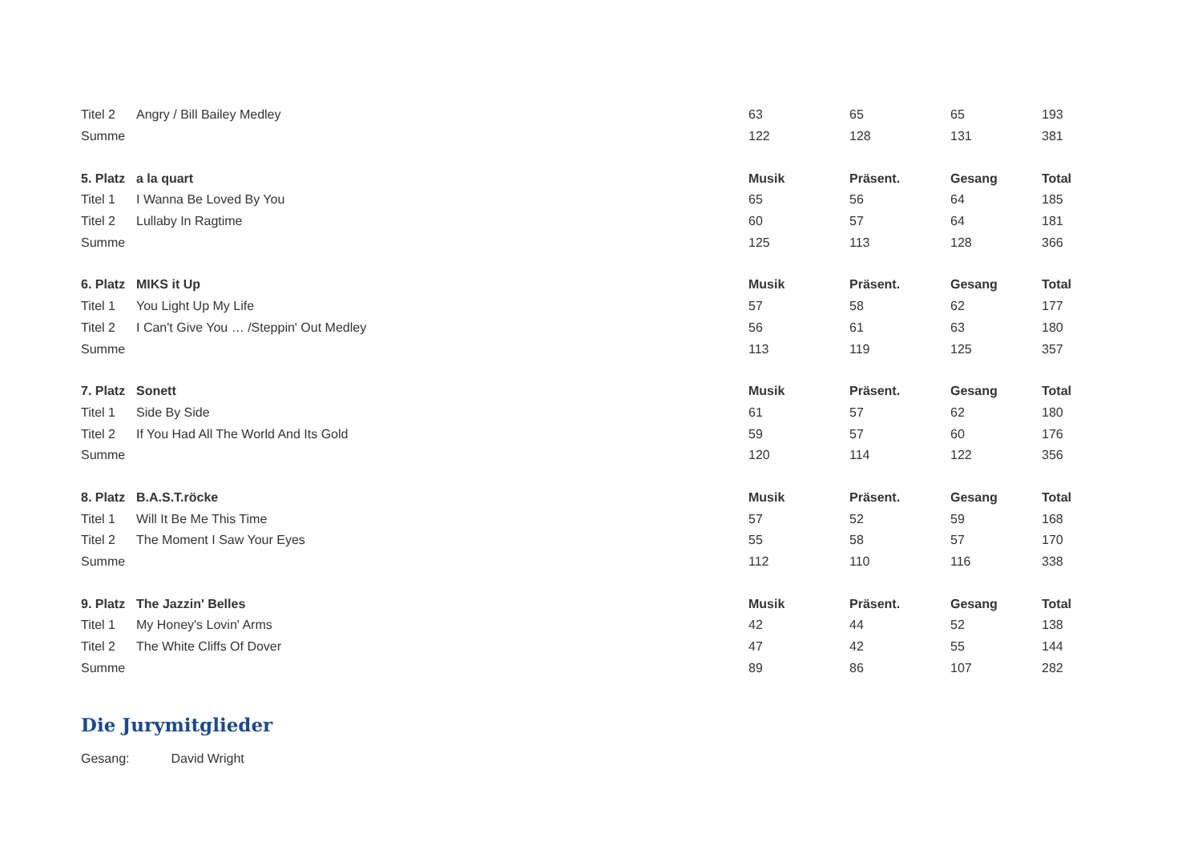| Titel 2 | Angry / Bill Bailey Medley | 63 | 65 | 65 | 193 |
| Summe | | 122 | 128 | 131 | 381 |
| 5. Platz | a la quart | Musik | Präsent. | Gesang | Total |
| Titel 1 | I Wanna Be Loved By You | 65 | 56 | 64 | 185 |
| Titel 2 | Lullaby In Ragtime | 60 | 57 | 64 | 181 |
| Summe | | 125 | 113 | 128 | 366 |
| 6. Platz | MIKS it Up | Musik | Präsent. | Gesang | Total |
| Titel 1 | You Light Up My Life | 57 | 58 | 62 | 177 |
| Titel 2 | I Can't Give You … /Steppin' Out Medley | 56 | 61 | 63 | 180 |
| Summe | | 113 | 119 | 125 | 357 |
| 7. Platz | Sonett | Musik | Präsent. | Gesang | Total |
| Titel 1 | Side By Side | 61 | 57 | 62 | 180 |
| Titel 2 | If You Had All The World And Its Gold | 59 | 57 | 60 | 176 |
| Summe | | 120 | 114 | 122 | 356 |
| 8. Platz | B.A.S.T.röcke | Musik | Präsent. | Gesang | Total |
| Titel 1 | Will It Be Me This Time | 57 | 52 | 59 | 168 |
| Titel 2 | The Moment I Saw Your Eyes | 55 | 58 | 57 | 170 |
| Summe | | 112 | 110 | 116 | 338 |
| 9. Platz | The Jazzin' Belles | Musik | Präsent. | Gesang | Total |
| Titel 1 | My Honey's Lovin' Arms | 42 | 44 | 52 | 138 |
| Titel 2 | The White Cliffs Of Dover | 47 | 42 | 55 | 144 |
| Summe | | 89 | 86 | 107 | 282 |
Die Jurymitglieder
Gesang: David Wright